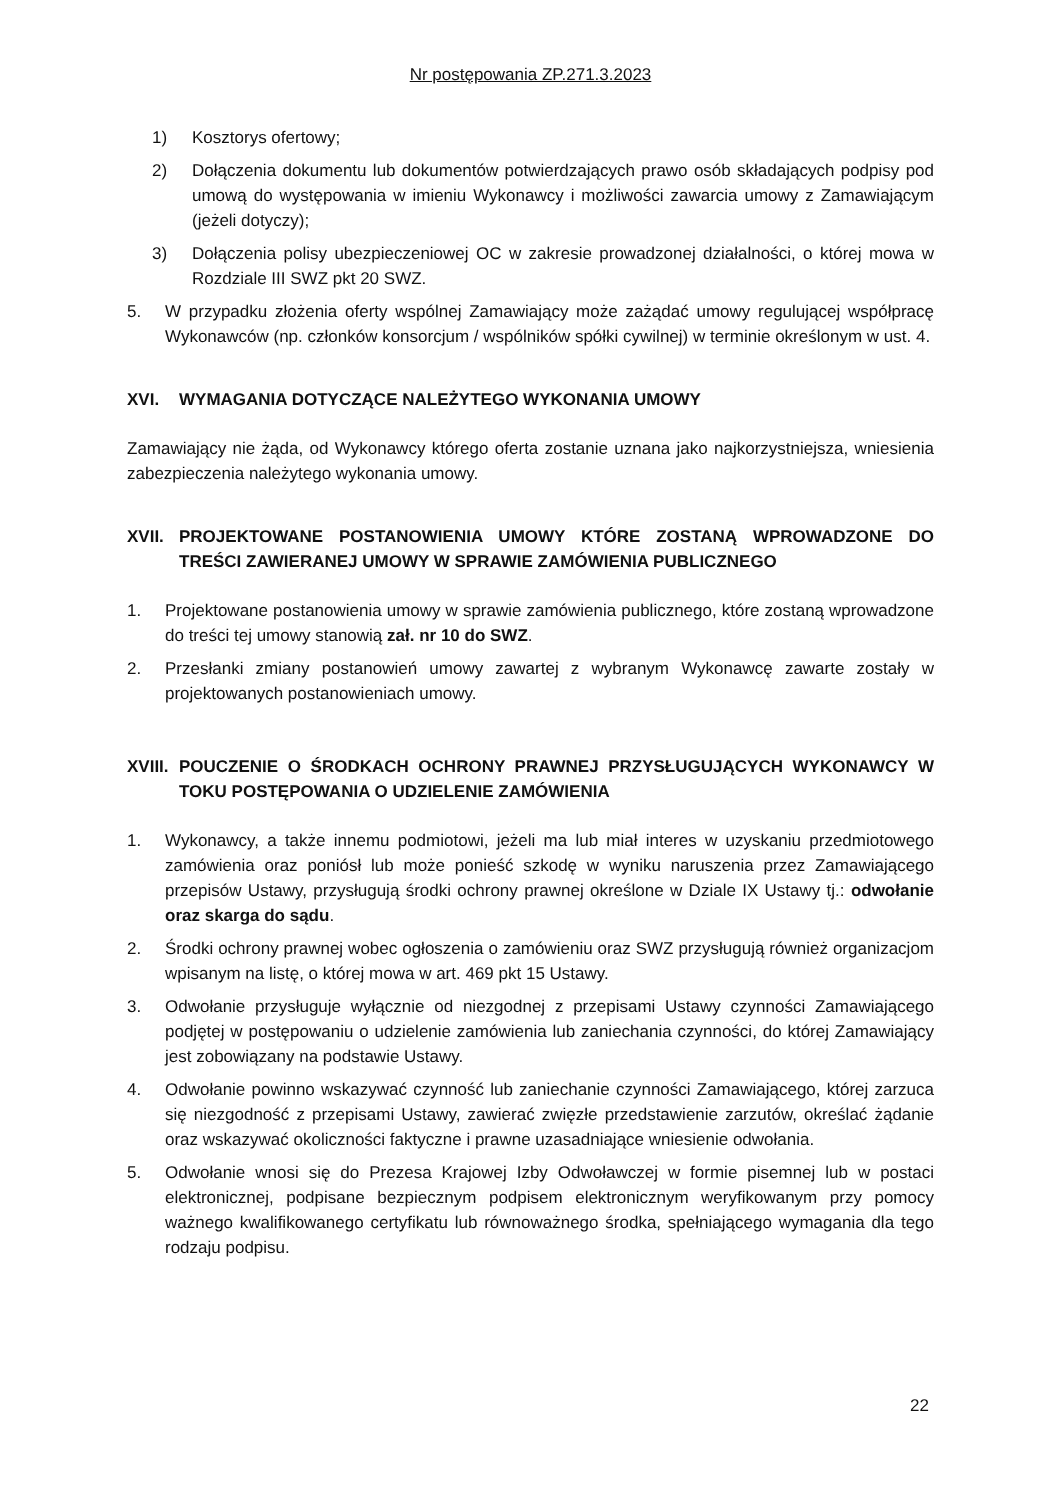Nr postępowania ZP.271.3.2023
1) Kosztorys ofertowy;
2) Dołączenia dokumentu lub dokumentów potwierdzających prawo osób składających podpisy pod umową do występowania w imieniu Wykonawcy i możliwości zawarcia umowy z Zamawiającym (jeżeli dotyczy);
3) Dołączenia polisy ubezpieczeniowej OC w zakresie prowadzonej działalności, o której mowa w Rozdziale III SWZ pkt 20 SWZ.
5. W przypadku złożenia oferty wspólnej Zamawiający może zażądać umowy regulującej współpracę Wykonawców (np. członków konsorcjum / wspólników spółki cywilnej) w terminie określonym w ust. 4.
XVI. WYMAGANIA DOTYCZĄCE NALEŻYTEGO WYKONANIA UMOWY
Zamawiający nie żąda, od Wykonawcy którego oferta zostanie uznana jako najkorzystniejsza, wniesienia zabezpieczenia należytego wykonania umowy.
XVII. PROJEKTOWANE POSTANOWIENIA UMOWY KTÓRE ZOSTANĄ WPROWADZONE DO TREŚCI ZAWIERANEJ UMOWY W SPRAWIE ZAMÓWIENIA PUBLICZNEGO
1. Projektowane postanowienia umowy w sprawie zamówienia publicznego, które zostaną wprowadzone do treści tej umowy stanowią zał. nr 10 do SWZ.
2. Przesłanki zmiany postanowień umowy zawartej z wybranym Wykonawcę zawarte zostały w projektowanych postanowieniach umowy.
XVIII. POUCZENIE O ŚRODKACH OCHRONY PRAWNEJ PRZYSŁUGUJĄCYCH WYKONAWCY W TOKU POSTĘPOWANIA O UDZIELENIE ZAMÓWIENIA
1. Wykonawcy, a także innemu podmiotowi, jeżeli ma lub miał interes w uzyskaniu przedmiotowego zamówienia oraz poniósł lub może ponieść szkodę w wyniku naruszenia przez Zamawiającego przepisów Ustawy, przysługują środki ochrony prawnej określone w Dziale IX Ustawy tj.: odwołanie oraz skarga do sądu.
2. Środki ochrony prawnej wobec ogłoszenia o zamówieniu oraz SWZ przysługują również organizacjom wpisanym na listę, o której mowa w art. 469 pkt 15 Ustawy.
3. Odwołanie przysługuje wyłącznie od niezgodnej z przepisami Ustawy czynności Zamawiającego podjętej w postępowaniu o udzielenie zamówienia lub zaniechania czynności, do której Zamawiający jest zobowiązany na podstawie Ustawy.
4. Odwołanie powinno wskazywać czynność lub zaniechanie czynności Zamawiającego, której zarzuca się niezgodność z przepisami Ustawy, zawierać zwięzłe przedstawienie zarzutów, określać żądanie oraz wskazywać okoliczności faktyczne i prawne uzasadniające wniesienie odwołania.
5. Odwołanie wnosi się do Prezesa Krajowej Izby Odwoławczej w formie pisemnej lub w postaci elektronicznej, podpisane bezpiecznym podpisem elektronicznym weryfikowanym przy pomocy ważnego kwalifikowanego certyfikatu lub równoważnego środka, spełniającego wymagania dla tego rodzaju podpisu.
22